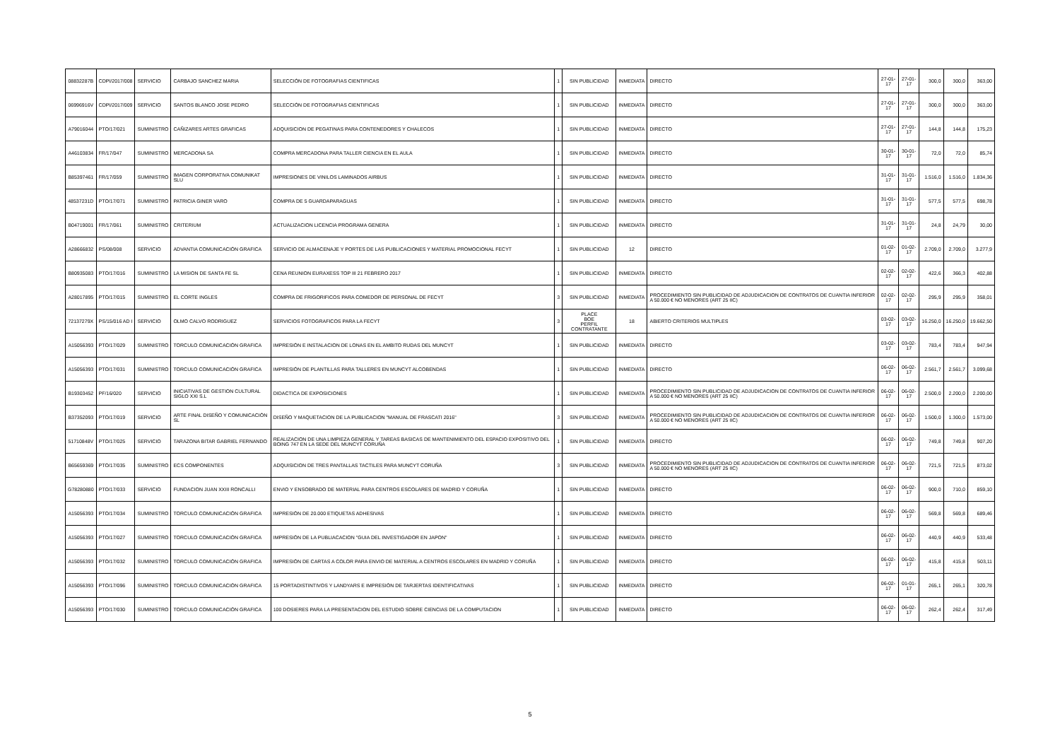| 08832287B | CDPI/2017/008 | SERVICIO | CARBAJO SANCHEZ MARIA | SELECCIÓN DE FOTOGRAFIAS CIENTIFICAS | 1 | SIN PUBLICIDAD | INMEDIATA | DIRECTO | 27-01-17 | 27-01-17 | 300,0 | 300,0 | 363,00 |
| 06996916V | CDPI/2017/009 | SERVICIO | SANTOS BLANCO JOSE PEDRO | SELECCIÓN DE FOTOGRAFIAS CIENTIFICAS | 1 | SIN PUBLICIDAD | INMEDIATA | DIRECTO | 27-01-17 | 27-01-17 | 300,0 | 300,0 | 363,00 |
| A79016044 | PTO/17/021 | SUMINISTRO | CAÑIZARES ARTES GRAFICAS | ADQUISICION DE PEGATINAS PARA CONTENEDORES Y CHALECOS | 1 | SIN PUBLICIDAD | INMEDIATA | DIRECTO | 27-01-17 | 27-01-17 | 144,8 | 144,8 | 175,23 |
| A46103834 | FR/17/047 | SUMINISTRO | MERCADONA SA | COMPRA MERCADONA PARA TALLER CIENCIA EN EL AULA | 1 | SIN PUBLICIDAD | INMEDIATA | DIRECTO | 30-01-17 | 30-01-17 | 72,0 | 72,0 | 85,74 |
| B85397461 | FR/17/059 | SUMINISTRO | IMAGEN CORPORATIVA COMUNIKAT SLU | IMPRESIONES DE VINILOS LAMINADOS AIRBUS | 1 | SIN PUBLICIDAD | INMEDIATA | DIRECTO | 31-01-17 | 31-01-17 | 1.516,0 | 1.516,0 | 1.834,36 |
| 48537231D | PTO/17/071 | SUMINISTRO | PATRICIA GINER VARO | COMPRA DE 5 GUARDAPARAGUAS | 1 | SIN PUBLICIDAD | INMEDIATA | DIRECTO | 31-01-17 | 31-01-17 | 577,5 | 577,5 | 698,78 |
| B04719001 | FR/17/061 | SUMINISTRO | CRITERIUM | ACTUALIZACION LICENCIA PROGRAMA GENERA | 1 | SIN PUBLICIDAD | INMEDIATA | DIRECTO | 31-01-17 | 31-01-17 | 24,8 | 24,79 | 30,00 |
| A28666832 | PS/08/008 | SERVICIO | ADVANTIA COMUNICACIÓN GRAFICA | SERVICIO DE ALMACENAJE Y PORTES DE LAS PUBLICACIONES Y MATERIAL PROMOCIONAL FECYT | 1 | SIN PUBLICIDAD | 12 | DIRECTO | 01-02-17 | 01-02-17 | 2.709,0 | 2.709,0 | 3.277,9 |
| B80935083 | PTO/17/016 | SUMINISTRO | LA MISION DE SANTA FE SL | CENA REUNION EURAXESS TOP III 21 FEBRERO 2017 | 1 | SIN PUBLICIDAD | INMEDIATA | DIRECTO | 02-02-17 | 02-02-17 | 422,6 | 366,3 | 402,88 |
| A28017895 | PTO/17/015 | SUMINISTRO | EL CORTE INGLES | COMPRA DE FRIGORIFICOS PARA COMEDOR DE PERSONAL DE FECYT | 3 | SIN PUBLICIDAD | INMEDIATA | PROCEDIMIENTO SIN PUBLICIDAD DE ADJUDICACION DE CONTRATOS DE CUANTIA INFERIOR A 50.000 € NO MENORES (ART 25 IIC) | 02-02-17 | 02-02-17 | 295,9 | 295,9 | 358,01 |
| 72137279X | PS/15/016 AD I | SERVICIO | OLMO CALVO RODRIGUEZ | SERVICIOS FOTOGRAFICOS PARA LA FECYT | 3 | PLACE BOE PERFIL CONTRATANTE | 18 | ABIERTO CRITERIOS MULTIPLES | 03-02-17 | 03-02-17 | 16.250,0 | 16.250,0 | 19.662,50 |
| A15056393 | PTO/17/029 | SUMINISTRO | TORCULO COMUNICACIÓN GRAFICA | IMPRESIÓN E INSTALACION DE LONAS EN EL AMBITO RUDAS DEL MUNCYT | 1 | SIN PUBLICIDAD | INMEDIATA | DIRECTO | 03-02-17 | 03-02-17 | 783,4 | 783,4 | 947,94 |
| A15056393 | PTO/17/031 | SUMINISTRO | TORCULO COMUNICACIÓN GRAFICA | IMPRESIÓN DE PLANTILLAS PARA TALLERES EN MUNCYT ALCOBENDAS | 1 | SIN PUBLICIDAD | INMEDIATA | DIRECTO | 06-02-17 | 06-02-17 | 2.561,7 | 2.561,7 | 3.099,68 |
| B19303452 | PF/16/020 | SERVICIO | INICIATIVAS DE GESTION CULTURAL SIGLO XXI S.L | DIDACTICA DE EXPOSICIONES | 1 | SIN PUBLICIDAD | INMEDIATA | PROCEDIMIENTO SIN PUBLICIDAD DE ADJUDICACION DE CONTRATOS DE CUANTIA INFERIOR A 50.000 € NO MENORES (ART 25 IIC) | 06-02-17 | 06-02-17 | 2.500,0 | 2.200,0 | 2.200,00 |
| B37352093 | PTO/17/019 | SERVICIO | ARTE FINAL DISEÑO Y COMUNICACIÓN SL | DISEÑO Y MAQUETACION DE LA PUBLICACION "MANUAL DE FRASCATI 2016" | 3 | SIN PUBLICIDAD | INMEDIATA | PROCEDIMIENTO SIN PUBLICIDAD DE ADJUDICACION DE CONTRATOS DE CUANTIA INFERIOR A 50.000 € NO MENORES (ART 25 IIC) | 06-02-17 | 06-02-17 | 1.500,0 | 1.300,0 | 1.573,00 |
| 51710848V | PTO/17/025 | SERVICIO | TARAZONA BITAR GABRIEL FERNANDO | REALIZACION DE UNA LIMPIEZA GENERAL Y TAREAS BASICAS DE MANTENIMIENTO DEL ESPACIO EXPOSITIVO DEL BOING 747 EN LA SEDE DEL MUNCYT CORUÑA | 1 | SIN PUBLICIDAD | INMEDIATA | DIRECTO | 06-02-17 | 06-02-17 | 749,8 | 749,8 | 907,20 |
| B65659369 | PTO/17/035 | SUMINISTRO | ECS COMPONENTES | ADQUISICION DE TRES PANTALLAS TACTILES PARA MUNCYT CORUÑA | 3 | SIN PUBLICIDAD | INMEDIATA | PROCEDIMIENTO SIN PUBLICIDAD DE ADJUDICACION DE CONTRATOS DE CUANTIA INFERIOR A 50.000 € NO MENORES (ART 25 IIC) | 06-02-17 | 06-02-17 | 721,5 | 721,5 | 873,02 |
| G78280880 | PTO/17/033 | SERVICIO | FUNDACION JUAN XXIII RONCALLI | ENVIO Y ENSOBRADO DE MATERIAL PARA CENTROS ESCOLARES DE MADRID Y CORUÑA | 1 | SIN PUBLICIDAD | INMEDIATA | DIRECTO | 06-02-17 | 06-02-17 | 900,0 | 710,0 | 859,10 |
| A15056393 | PTO/17/034 | SUMINISTRO | TORCULO COMUNICACIÓN GRAFICA | IMPRESIÓN DE 20.000 ETIQUETAS ADHESIVAS | 1 | SIN PUBLICIDAD | INMEDIATA | DIRECTO | 06-02-17 | 06-02-17 | 569,8 | 569,8 | 689,46 |
| A15056393 | PTO/17/027 | SUMINISTRO | TORCULO COMUNICACIÓN GRAFICA | IMPRESIÓN DE LA PUBLIACACION "GUIA DEL INVESTIGADOR EN JAPON" | 1 | SIN PUBLICIDAD | INMEDIATA | DIRECTO | 06-02-17 | 06-02-17 | 440,9 | 440,9 | 533,48 |
| A15056393 | PTO/17/032 | SUMINISTRO | TORCULO COMUNICACIÓN GRAFICA | IMPRESIÓN DE CARTAS A COLOR PARA ENVIO DE MATERIAL A CENTROS ESCOLARES EN MADRID Y CORUÑA | 1 | SIN PUBLICIDAD | INMEDIATA | DIRECTO | 06-02-17 | 06-02-17 | 415,8 | 415,8 | 503,11 |
| A15056393 | PTO/17/096 | SUMINISTRO | TORCULO COMUNICACIÓN GRAFICA | 15 PORTADISTINTIVOS Y LANDYARS E IMPRESIÓN DE TARJERTAS IDENTIFICATIVAS | 1 | SIN PUBLICIDAD | INMEDIATA | DIRECTO | 06-02-17 | 01-01-17 | 265,1 | 265,1 | 320,78 |
| A15056393 | PTO/17/030 | SUMINISTRO | TORCULO COMUNICACIÓN GRAFICA | 100 DOSIERES PARA LA PRESENTACION DEL ESTUDIO SOBRE CIENCIAS DE LA COMPUTACION | 1 | SIN PUBLICIDAD | INMEDIATA | DIRECTO | 06-02-17 | 06-02-17 | 262,4 | 262,4 | 317,49 |
5